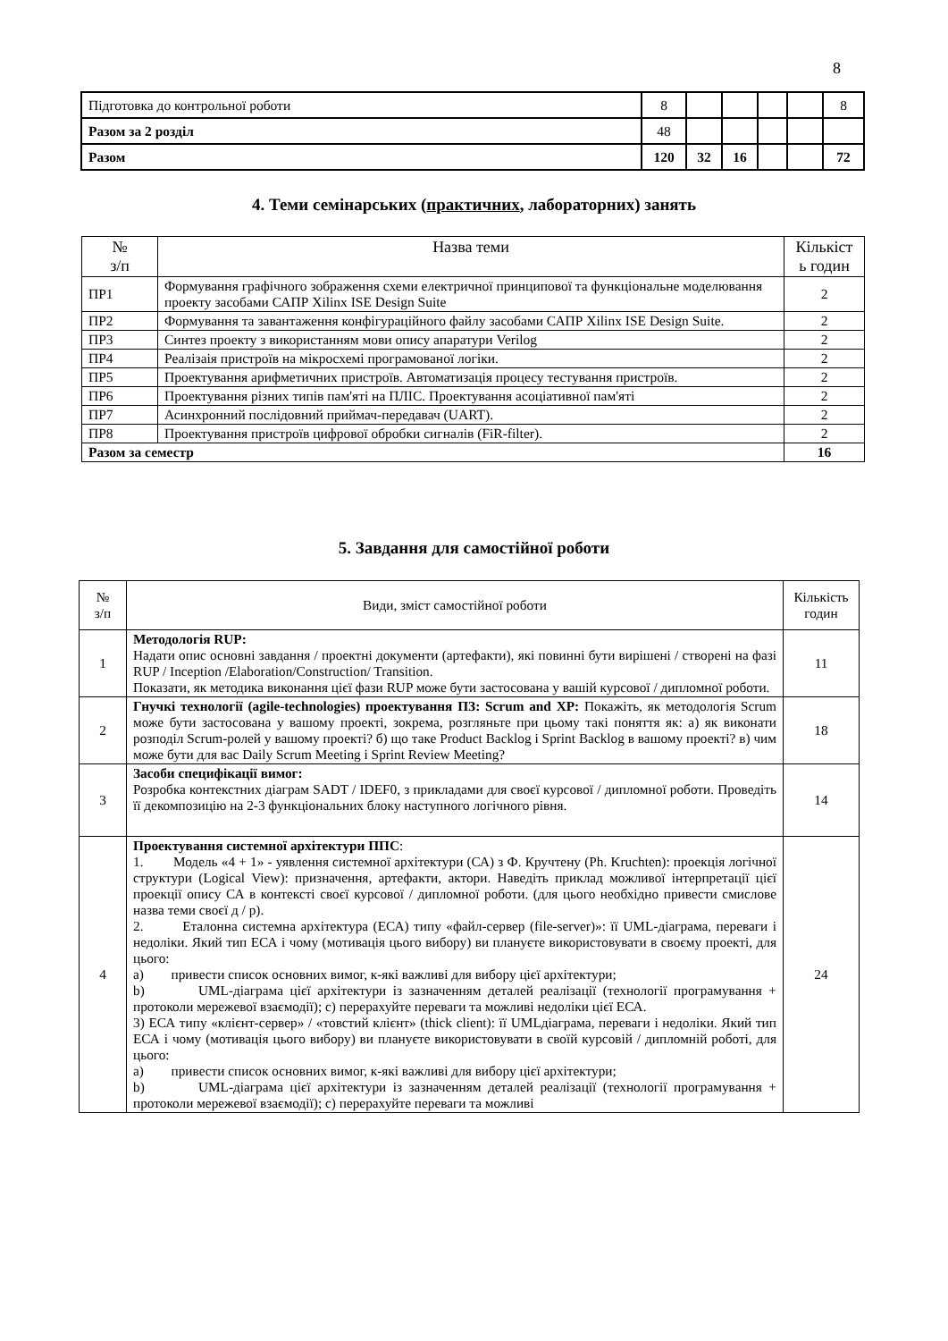8
| Підготовка до контрольної роботи | 8 | | | | | 8 |
| Разом за 2 розділ | 48 | | | | | |
| Разом | 120 | 32 | 16 | | | 72 |
4. Теми семінарських (практичних, лабораторних) занять
| № з/п | Назва теми | Кількіст ь годин |
| --- | --- | --- |
| ПР1 | Формування графічного зображення схеми електричної принципової та функціональне моделювання проекту засобами САПР Xilinx ISE Design Suite | 2 |
| ПР2 | Формування та завантаження конфігураційного файлу засобами САПР Xilinx ISE Design Suite. | 2 |
| ПР3 | Синтез проекту з використанням мови опису апаратури Verilog | 2 |
| ПР4 | Реалізаія пристроїв на мікросхемі програмованої логіки. | 2 |
| ПР5 | Проектування арифметичних пристроїв. Автоматизація процесу тестування пристроїв. | 2 |
| ПР6 | Проектування різних типів пам'яті на ПЛІС. Проектування асоціативної пам'яті | 2 |
| ПР7 | Асинхронний послідовний приймач-передавач (UART). | 2 |
| ПР8 | Проектування пристроїв цифрової обробки сигналів (FiR-filter). | 2 |
| Разом за семестр | | 16 |
5. Завдання для самостійної роботи
| № з/п | Види, зміст самостійної роботи | Кількість годин |
| 1 | Методологія RUP: Надати опис основні завдання / проектні документи (артефакти), які повинні бути вирішені / створені на фазі RUP / Inception /Elaboration/Construction/ Transition. Показати, як методика виконання цієї фази RUP може бути застосована у вашій курсової / дипломної роботи. | 11 |
| 2 | Гнучкі технології (agile-technologies) проектування ПЗ: Scrum and XP: Покажіть, як методологія Scrum може бути застосована у вашому проекті, зокрема, розгляньте при цьому такі поняття як: а) як виконати розподіл Scrum-ролей у вашому проекті? б) що таке Product Backlog і Sprint Backlog в вашому проекті? в) чим може бути для вас Daily Scrum Meeting і Sprint Review Meeting? | 18 |
| 3 | Засоби специфікації вимог: Розробка контекстних діаграм SADT / IDEF0, з прикладами для своєї курсової / дипломної роботи. Проведіть її декомпозицію на 2-3 функціональних блоку наступного логічного рівня. | 14 |
| 4 | Проектування системної архітектури ППС : 1. Модель «4 + 1» - уявлення системної архітектури (СА) з Ф. Кручтену (Ph. Kruchten): проекція логічної структури (Logical View): призначення, артефакти, актори. Наведіть приклад можливої інтерпретації цієї проекції опису СА в контексті своєї курсової / дипломної роботи. (для цього необхідно привести смислове назва теми своєї д / р). 2. Еталонна системна архітектура (ЕСА) типу «файл-сервер (file-server)»: її UML-діаграма, переваги і недоліки. Який тип ЕСА і чому (мотивація цього вибору) ви плануєте використовувати в своєму проекті, для цього: a) привести список основних вимог, к-які важливі для вибору цієї архітектури; b) UML-діаграма цієї архітектури із зазначенням деталей реалізації (технології програмування + протоколи мережевої взаємодії); c) перерахуйте переваги та можливі недоліки цієї ЕСА. 3) ЕСА типу «клієнт-сервер» / «товстий клієнт» (thick client): її UMLдіаграма, переваги і недоліки. Який тип ЕСА і чому (мотивація цього вибору) ви плануєте використовувати в своїй курсовій / дипломній роботі, для цього: a) привести список основних вимог, к-які важливі для вибору цієї архітектури; b) UML-діаграма цієї архітектури із зазначенням деталей реалізації (технології програмування + протоколи мережевої взаємодії); c) перерахуйте переваги та можливі | 24 |